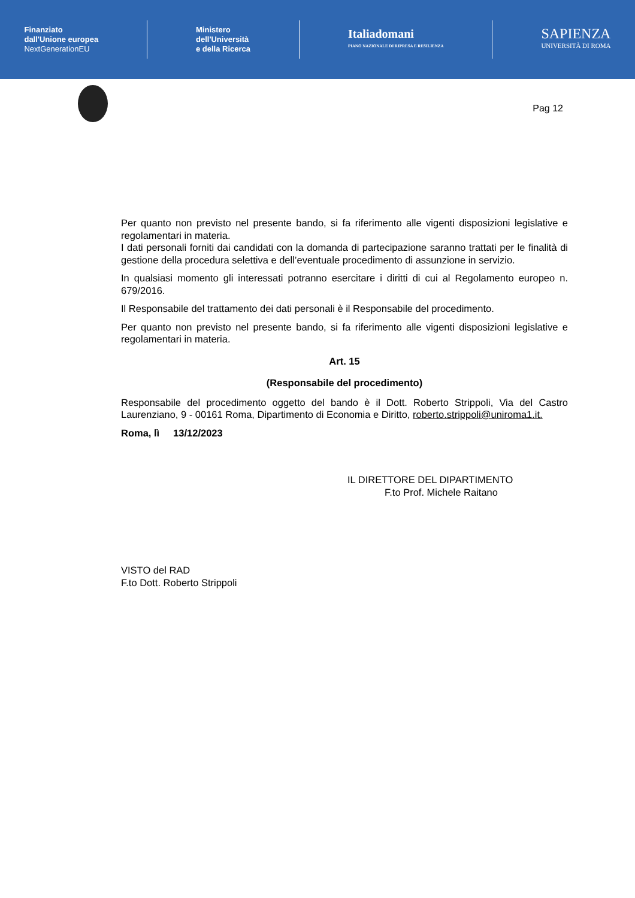Finanziato
dall'Unione europea
NextGenerationEU
Ministero
dell'Università
e della Ricerca
Italiadomani
PIANO NAZIONALE DI RIPRESA E RESILIENZA
SAPIENZA
UNIVERSITÀ DI ROMA
Pag 12
Per quanto non previsto nel presente bando, si fa riferimento alle vigenti disposizioni legislative e regolamentari in materia.
I dati personali forniti dai candidati con la domanda di partecipazione saranno trattati per le finalità di gestione della procedura selettiva e dell’eventuale procedimento di assunzione in servizio.
In qualsiasi momento gli interessati potranno esercitare i diritti di cui al Regolamento europeo n. 679/2016.
Il Responsabile del trattamento dei dati personali è il Responsabile del procedimento.
Per quanto non previsto nel presente bando, si fa riferimento alle vigenti disposizioni legislative e regolamentari in materia.
Art. 15
(Responsabile del procedimento)
Responsabile del procedimento oggetto del bando è il Dott. Roberto Strippoli, Via del Castro Laurenziano, 9 - 00161 Roma, Dipartimento di Economia e Diritto, roberto.strippoli@uniroma1.it.
Roma, lì 13/12/2023
IL DIRETTORE DEL DIPARTIMENTO
F.to Prof. Michele Raitano
VISTO del RAD
F.to Dott. Roberto Strippoli